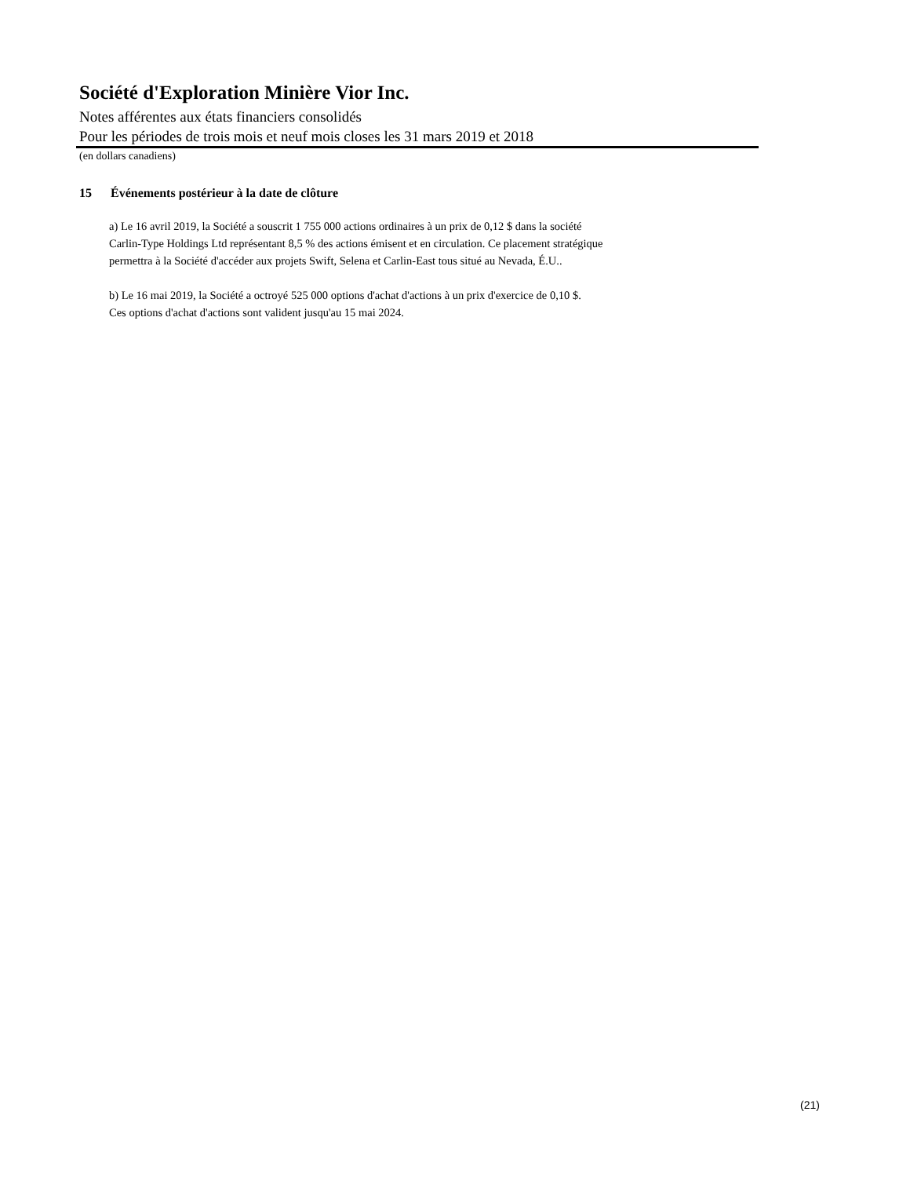Société d'Exploration Minière Vior Inc.
Notes afférentes aux états financiers consolidés
Pour les périodes de trois mois et neuf mois closes les 31 mars 2019 et 2018
(en dollars canadiens)
15 Événements postérieur à la date de clôture
a) Le 16 avril 2019, la Société a souscrit 1 755 000 actions ordinaires à un prix de 0,12 $ dans la société
Carlin-Type Holdings Ltd représentant 8,5 % des actions émisent et en circulation. Ce placement stratégique
permettra à la Société d'accéder aux projets Swift, Selena et Carlin-East tous situé au Nevada, É.U..
b) Le 16 mai 2019, la Société a octroyé 525 000 options d'achat d'actions à un prix d'exercice de 0,10 $.
Ces options d'achat d'actions sont valident jusqu'au 15 mai 2024.
(21)